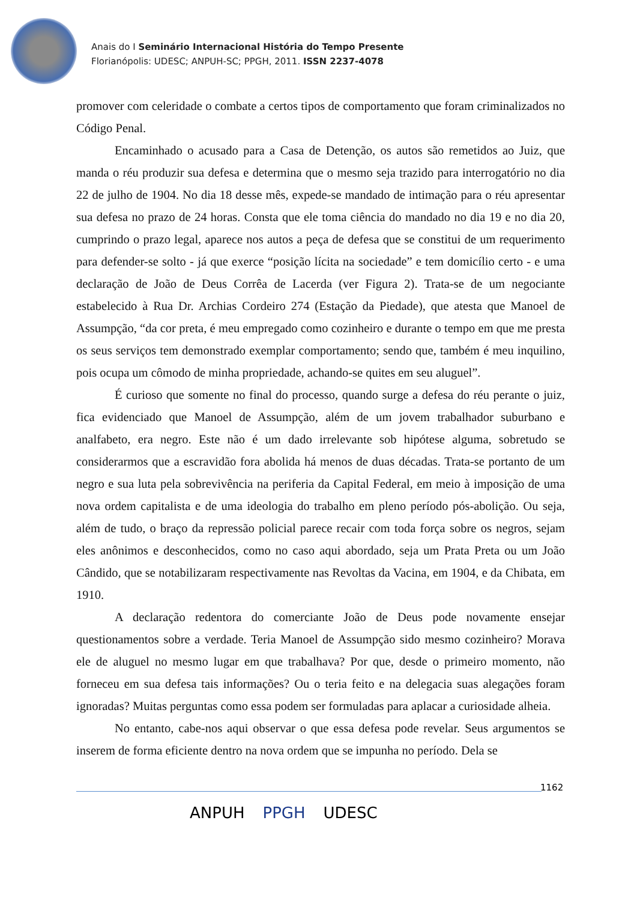Anais do I Seminário Internacional História do Tempo Presente
Florianópolis: UDESC; ANPUH-SC; PPGH, 2011. ISSN 2237-4078
promover com celeridade o combate a certos tipos de comportamento que foram criminalizados no Código Penal.
Encaminhado o acusado para a Casa de Detenção, os autos são remetidos ao Juiz, que manda o réu produzir sua defesa e determina que o mesmo seja trazido para interrogatório no dia 22 de julho de 1904. No dia 18 desse mês, expede-se mandado de intimação para o réu apresentar sua defesa no prazo de 24 horas. Consta que ele toma ciência do mandado no dia 19 e no dia 20, cumprindo o prazo legal, aparece nos autos a peça de defesa que se constitui de um requerimento para defender-se solto - já que exerce “posição lícita na sociedade” e tem domicílio certo - e uma declaração de João de Deus Corrêa de Lacerda (ver Figura 2). Trata-se de um negociante estabelecido à Rua Dr. Archias Cordeiro 274 (Estação da Piedade), que atesta que Manoel de Assumpção, “da cor preta, é meu empregado como cozinheiro e durante o tempo em que me presta os seus serviços tem demonstrado exemplar comportamento; sendo que, também é meu inquilino, pois ocupa um cômodo de minha propriedade, achando-se quites em seu aluguel”.
É curioso que somente no final do processo, quando surge a defesa do réu perante o juiz, fica evidenciado que Manoel de Assumpção, além de um jovem trabalhador suburbano e analfabeto, era negro. Este não é um dado irrelevante sob hipótese alguma, sobretudo se considerarmos que a escravidão fora abolida há menos de duas décadas. Trata-se portanto de um negro e sua luta pela sobrevivência na periferia da Capital Federal, em meio à imposição de uma nova ordem capitalista e de uma ideologia do trabalho em pleno período pós-abolição. Ou seja, além de tudo, o braço da repressão policial parece recair com toda força sobre os negros, sejam eles anônimos e desconhecidos, como no caso aqui abordado, seja um Prata Preta ou um João Cândido, que se notabilizaram respectivamente nas Revoltas da Vacina, em 1904, e da Chibata, em 1910.
A declaração redentora do comerciante João de Deus pode novamente ensejar questionamentos sobre a verdade. Teria Manoel de Assumpção sido mesmo cozinheiro? Morava ele de aluguel no mesmo lugar em que trabalhava? Por que, desde o primeiro momento, não forneceu em sua defesa tais informações? Ou o teria feito e na delegacia suas alegações foram ignoradas? Muitas perguntas como essa podem ser formuladas para aplacar a curiosidade alheia.
No entanto, cabe-nos aqui observar o que essa defesa pode revelar. Seus argumentos se inserem de forma eficiente dentro na nova ordem que se impunha no período. Dela se
1162
ANPUH PPGH UDESC